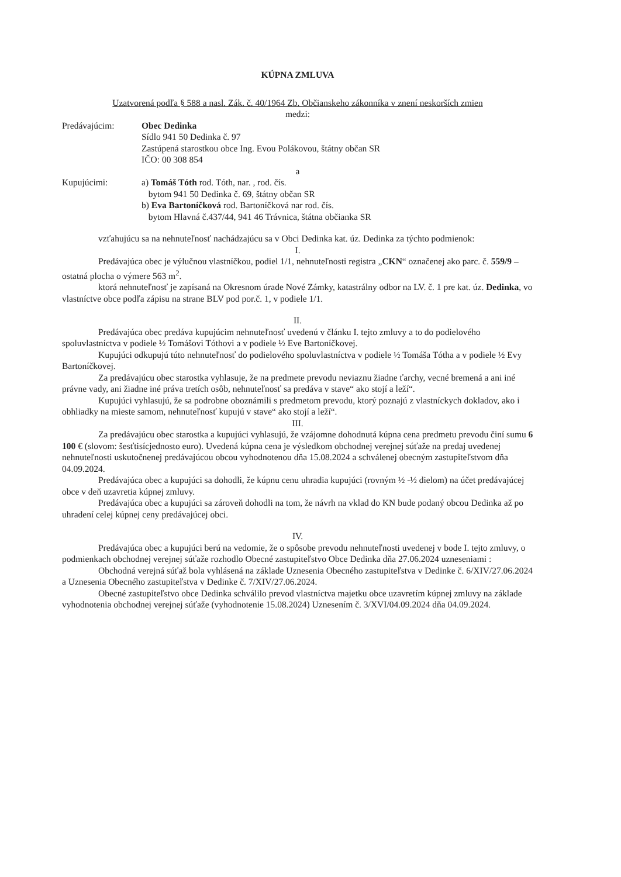KÚPNA ZMLUVA
Uzatvorená podľa § 588 a nasl. Zák. č. 40/1964 Zb. Občianskeho zákonníka v znení neskorších zmien
medzi:
Predávajúcim: Obec Dedinka
Sídlo 941 50 Dedinka č. 97
Zastúpená starostkou obce Ing. Evou Polákovou, štátny občan SR
IČO: 00 308 854
a
Kupujúcimi: a) Tomáš Tóth rod. Tóth, nar. , rod. čís.
bytom 941 50 Dedinka č. 69, štátny občan SR
b) Eva Bartoníčková rod. Bartoníčková nar rod. čís.
bytom Hlavná č.437/44, 941 46 Trávnica, štátna občianka SR
vzťahujúcu sa na nehnuteľnosť nachádzajúcu sa v Obci Dedinka kat. úz. Dedinka za týchto podmienok:
I.
Predávajúca obec je výlučnou vlastníčkou, podiel 1/1, nehnuteľnosti registra „CKN“ označenej ako parc. č. 559/9 – ostatná plocha o výmere 563 m<sup>2</sup>.
ktorá nehnuteľnosť je zapísaná na Okresnom úrade Nové Zámky, katastrálny odbor na LV. č. 1 pre kat. úz. Dedinka, vo vlastníctve obce podľa zápisu na strane BLV pod por.č. 1, v podiele 1/1.
II.
Predávajúca obec predáva kupujúcim nehnuteľnosť uvedenú v článku I. tejto zmluvy a to do podielového spoluvlastníctva v podiele ½ Tomášovi Tóthovi a v podiele ½ Eve Bartoníčkovej.
Kupujúci odkupujú túto nehnuteľnosť do podielového spoluvlastníctva v podiele ½ Tomáša Tótha a v podiele ½ Evy Bartoníčkovej.
Za predávajúcu obec starostka vyhlasuje, že na predmete prevodu neviaznu žiadne ťarchy, vecné bremená a ani iné právne vady, ani žiadne iné práva tretích osôb, nehnuteľnosť sa predáva v stave“ ako stojí a leží“.
Kupujúci vyhlasujú, že sa podrobne oboznámili s predmetom prevodu, ktorý poznajú z vlastníckych dokladov, ako i obhliadky na mieste samom, nehnuteľnosť kupujú v stave“ ako stojí a leží“.
III.
Za predávajúcu obec starostka a kupujúci vyhlasujú, že vzájomne dohodnutá kúpna cena predmetu prevodu činí sumu 6 100 € (slovom: šesťtisícjednosto euro). Uvedená kúpna cena je výsledkom obchodnej verejnej súťaže na predaj uvedenej nehnuteľnosti uskutočnenej predávajúcou obcou vyhodnotenou dňa 15.08.2024 a schválenej obecným zastupiteľstvom dňa 04.09.2024.
Predávajúca obec a kupujúci sa dohodli, že kúpnu cenu uhradia kupujúci (rovným ½ -½ dielom) na účet predávajúcej obce v deň uzavretia kúpnej zmluvy.
Predávajúca obec a kupujúci sa zároveň dohodli na tom, že návrh na vklad do KN bude podaný obcou Dedinka až po uhradení celej kúpnej ceny predávajúcej obci.
IV.
Predávajúca obec a kupujúci berú na vedomie, že o spôsobe prevodu nehnuteľnosti uvedenej v bode I. tejto zmluvy, o podmienkach obchodnej verejnej súťaže rozhodlo Obecné zastupiteľstvo Obce Dedinka dňa 27.06.2024 uzneseniami :
Obchodná verejná súťaž bola vyhlásená na základe Uznesenia Obecného zastupiteľstva v Dedinke č. 6/XIV/27.06.2024 a Uznesenia Obecného zastupiteľstva v Dedinke č. 7/XIV/27.06.2024.
Obecné zastupiteľstvo obce Dedinka schválilo prevod vlastníctva majetku obce uzavretím kúpnej zmluvy na základe vyhodnotenia obchodnej verejnej súťaže (vyhodnotenie 15.08.2024) Uznesením č. 3/XVI/04.09.2024 dňa 04.09.2024.